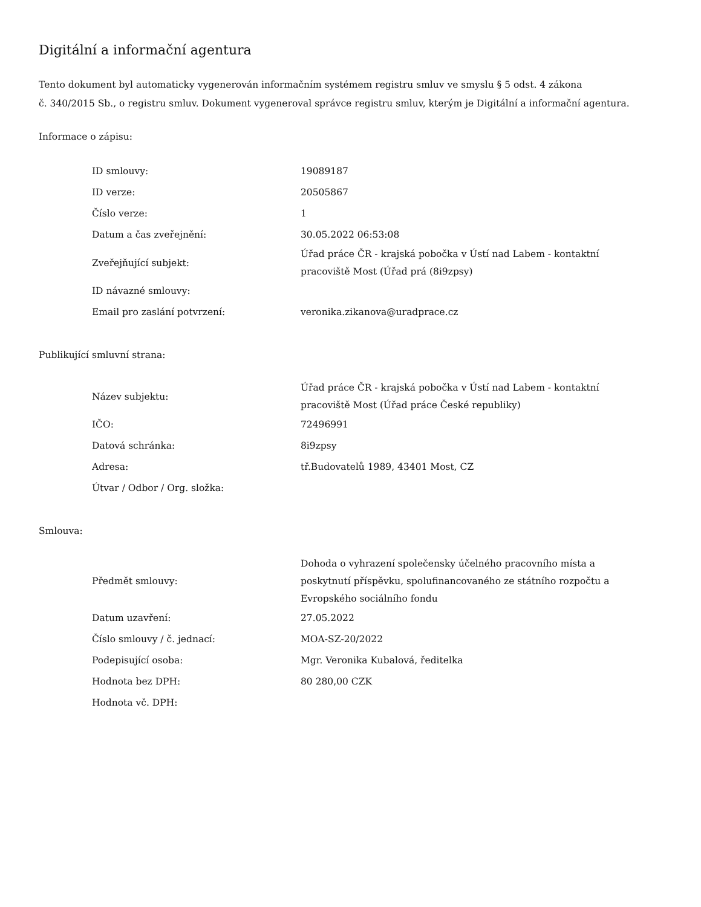Digitální a informační agentura
Tento dokument byl automaticky vygenerován informačním systémem registru smluv ve smyslu § 5 odst. 4 zákona
č. 340/2015 Sb., o registru smluv. Dokument vygeneroval správce registru smluv, kterým je Digitální a informační agentura.
Informace o zápisu:
| ID smlouvy: | 19089187 |
| ID verze: | 20505867 |
| Číslo verze: | 1 |
| Datum a čas zveřejnění: | 30.05.2022 06:53:08 |
| Zveřejňující subjekt: | Úřad práce ČR - krajská pobočka v Ústí nad Labem - kontaktní pracoviště Most (Úřad prá (8i9zpsy) |
| ID návazné smlouvy: | |
| Email pro zaslání potvrzení: | veronika.zikanova@uradprace.cz |
Publikující smluvní strana:
| Název subjektu: | Úřad práce ČR - krajská pobočka v Ústí nad Labem - kontaktní pracoviště Most (Úřad práce České republiky) |
| IČO: | 72496991 |
| Datová schránka: | 8i9zpsy |
| Adresa: | tř.Budovatelů 1989, 43401 Most, CZ |
| Útvar / Odbor / Org. složka: | |
Smlouva:
| Předmět smlouvy: | Dohoda o vyhrazení společensky účelného pracovního místa a poskytnutí příspěvku, spolufinancovaného ze státního rozpočtu a Evropského sociálního fondu |
| Datum uzavření: | 27.05.2022 |
| Číslo smlouvy / č. jednací: | MOA-SZ-20/2022 |
| Podepisující osoba: | Mgr. Veronika Kubalová, ředitelka |
| Hodnota bez DPH: | 80 280,00 CZK |
| Hodnota vč. DPH: | |